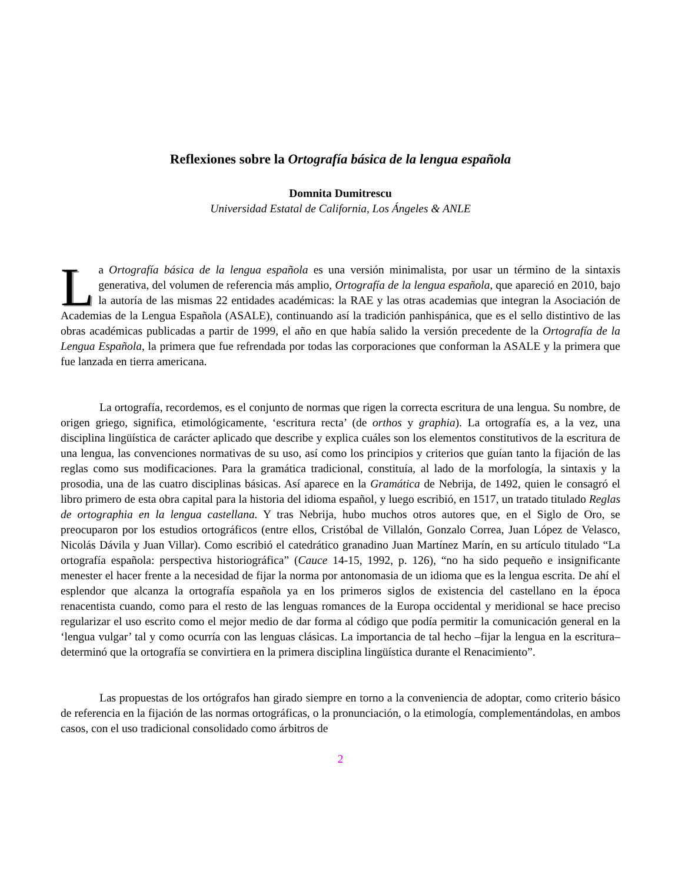Reflexiones sobre la Ortografía básica de la lengua española
Domnita Dumitrescu
Universidad Estatal de California, Los Ángeles & ANLE
La Ortografía básica de la lengua española es una versión minimalista, por usar un término de la sintaxis generativa, del volumen de referencia más amplio, Ortografía de la lengua española, que apareció en 2010, bajo la autoría de las mismas 22 entidades académicas: la RAE y las otras academias que integran la Asociación de Academias de la Lengua Española (ASALE), continuando así la tradición panhispánica, que es el sello distintivo de las obras académicas publicadas a partir de 1999, el año en que había salido la versión precedente de la Ortografía de la Lengua Española, la primera que fue refrendada por todas las corporaciones que conforman la ASALE y la primera que fue lanzada en tierra americana.
La ortografía, recordemos, es el conjunto de normas que rigen la correcta escritura de una lengua. Su nombre, de origen griego, significa, etimológicamente, ‘escritura recta’ (de orthos y graphia). La ortografía es, a la vez, una disciplina lingüística de carácter aplicado que describe y explica cuáles son los elementos constitutivos de la escritura de una lengua, las convenciones normativas de su uso, así como los principios y criterios que guían tanto la fijación de las reglas como sus modificaciones. Para la gramática tradicional, constituía, al lado de la morfología, la sintaxis y la prosodia, una de las cuatro disciplinas básicas. Así aparece en la Gramática de Nebrija, de 1492, quien le consagró el libro primero de esta obra capital para la historia del idioma español, y luego escribió, en 1517, un tratado titulado Reglas de ortographia en la lengua castellana. Y tras Nebrija, hubo muchos otros autores que, en el Siglo de Oro, se preocuparon por los estudios ortográficos (entre ellos, Cristóbal de Villalón, Gonzalo Correa, Juan López de Velasco, Nicolás Dávila y Juan Villar). Como escribió el catedrático granadino Juan Martínez Marín, en su artículo titulado “La ortografía española: perspectiva historiográfica” (Cauce 14-15, 1992, p. 126), “no ha sido pequeño e insignificante menester el hacer frente a la necesidad de fijar la norma por antonomasia de un idioma que es la lengua escrita. De ahí el esplendor que alcanza la ortografía española ya en los primeros siglos de existencia del castellano en la época renacentista cuando, como para el resto de las lenguas romances de la Europa occidental y meridional se hace preciso regularizar el uso escrito como el mejor medio de dar forma al código que podía permitir la comunicación general en la ‘lengua vulgar’ tal y como ocurría con las lenguas clásicas. La importancia de tal hecho –fijar la lengua en la escritura– determinó que la ortografía se convirtiera en la primera disciplina lingüística durante el Renacimiento”.
Las propuestas de los ortógrafos han girado siempre en torno a la conveniencia de adoptar, como criterio básico de referencia en la fijación de las normas ortográficas, o la pronunciación, o la etimología, complementándolas, en ambos casos, con el uso tradicional consolidado como árbitros de
2